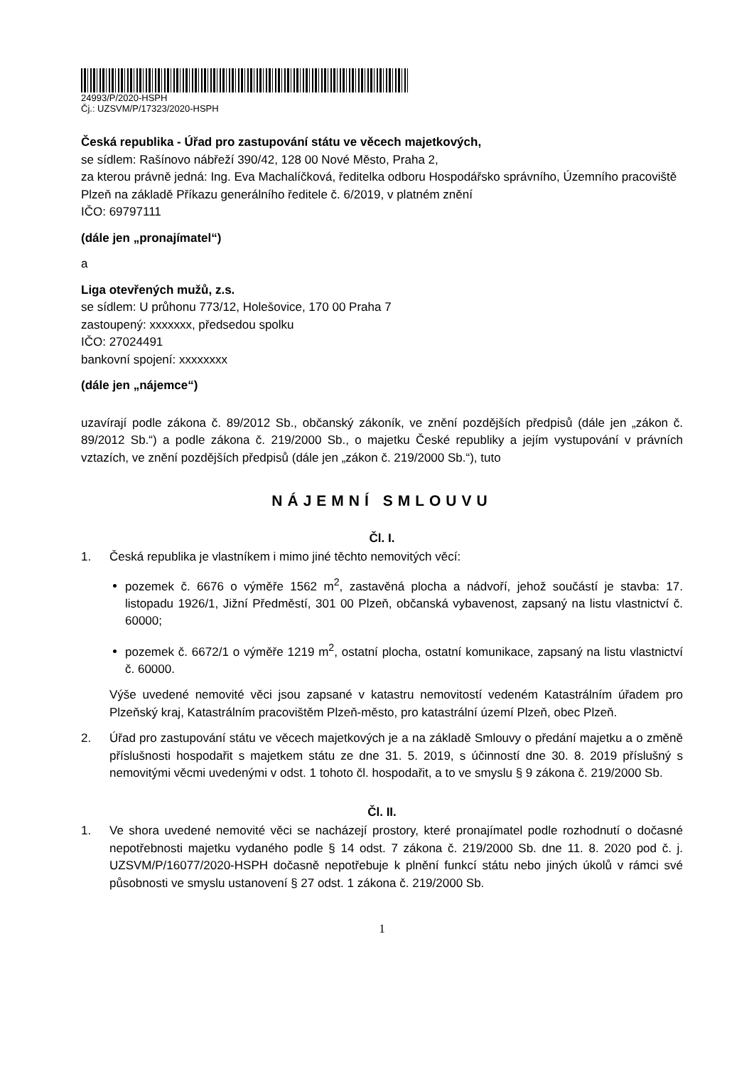24993/P/2020-HSPH
Čj.: UZSVM/P/17323/2020-HSPH
Česká republika - Úřad pro zastupování státu ve věcech majetkových,
se sídlem: Rašínovo nábřeží 390/42, 128 00 Nové Město, Praha 2,
za kterou právně jedná: Ing. Eva Machalíčková, ředitelka odboru Hospodářsko správního, Územního pracoviště Plzeň na základě Příkazu generálního ředitele č. 6/2019, v platném znění
IČO: 69797111
(dále jen „pronajímatel“)
a
Liga otevřených mužů, z.s.
se sídlem: U průhonu 773/12, Holešovice, 170 00 Praha 7
zastoupený: xxxxxxx, předsedou spolku
IČO: 27024491
bankovní spojení: xxxxxxxx
(dále jen „nájemce“)
uzavírají podle zákona č. 89/2012 Sb., občanský zákoník, ve znění pozdějších předpisů (dále jen „zákon č. 89/2012 Sb.“) a podle zákona č. 219/2000 Sb., o majetku České republiky a jejím vystupování v právních vztazích, ve znění pozdějších předpisů (dále jen „zákon č. 219/2000 Sb.“), tuto
NÁJEMNÍ SMLOUVU
Čl. I.
1. Česká republika je vlastníkem i mimo jiné těchto nemovitých věcí:
pozemek č. 6676 o výměře 1562 m<sup>2</sup>, zastavěná plocha a nádvoří, jehož součástí je stavba: 17. listopadu 1926/1, Jižní Předměstí, 301 00 Plzeň, občanská vybavenost, zapsaný na listu vlastnictví č. 60000;
pozemek č. 6672/1 o výměře 1219 m<sup>2</sup>, ostatní plocha, ostatní komunikace, zapsaný na listu vlastnictví č. 60000.
Výše uvedené nemovité věci jsou zapsané v katastru nemovitostí vedeném Katastrálním úřadem pro Plzeňský kraj, Katastrálním pracovištěm Plzeň-město, pro katastrální území Plzeň, obec Plzeň.
2. Úřad pro zastupování státu ve věcech majetkových je a na základě Smlouvy o předání majetku a o změně příslušnosti hospodařit s majetkem státu ze dne 31. 5. 2019, s účinností dne 30. 8. 2019 příslušný s nemovitými věcmi uvedenými v odst. 1 tohoto čl. hospodařit, a to ve smyslu § 9 zákona č. 219/2000 Sb.
Čl. II.
1. Ve shora uvedené nemovité věci se nacházejí prostory, které pronajímatel podle rozhodnutí o dočasné nepotřebnosti majetku vydaného podle § 14 odst. 7 zákona č. 219/2000 Sb. dne 11. 8. 2020 pod č. j. UZSVM/P/16077/2020-HSPH dočasně nepotřebuje k plnění funkcí státu nebo jiných úkolů v rámci své působnosti ve smyslu ustanovení § 27 odst. 1 zákona č. 219/2000 Sb.
1